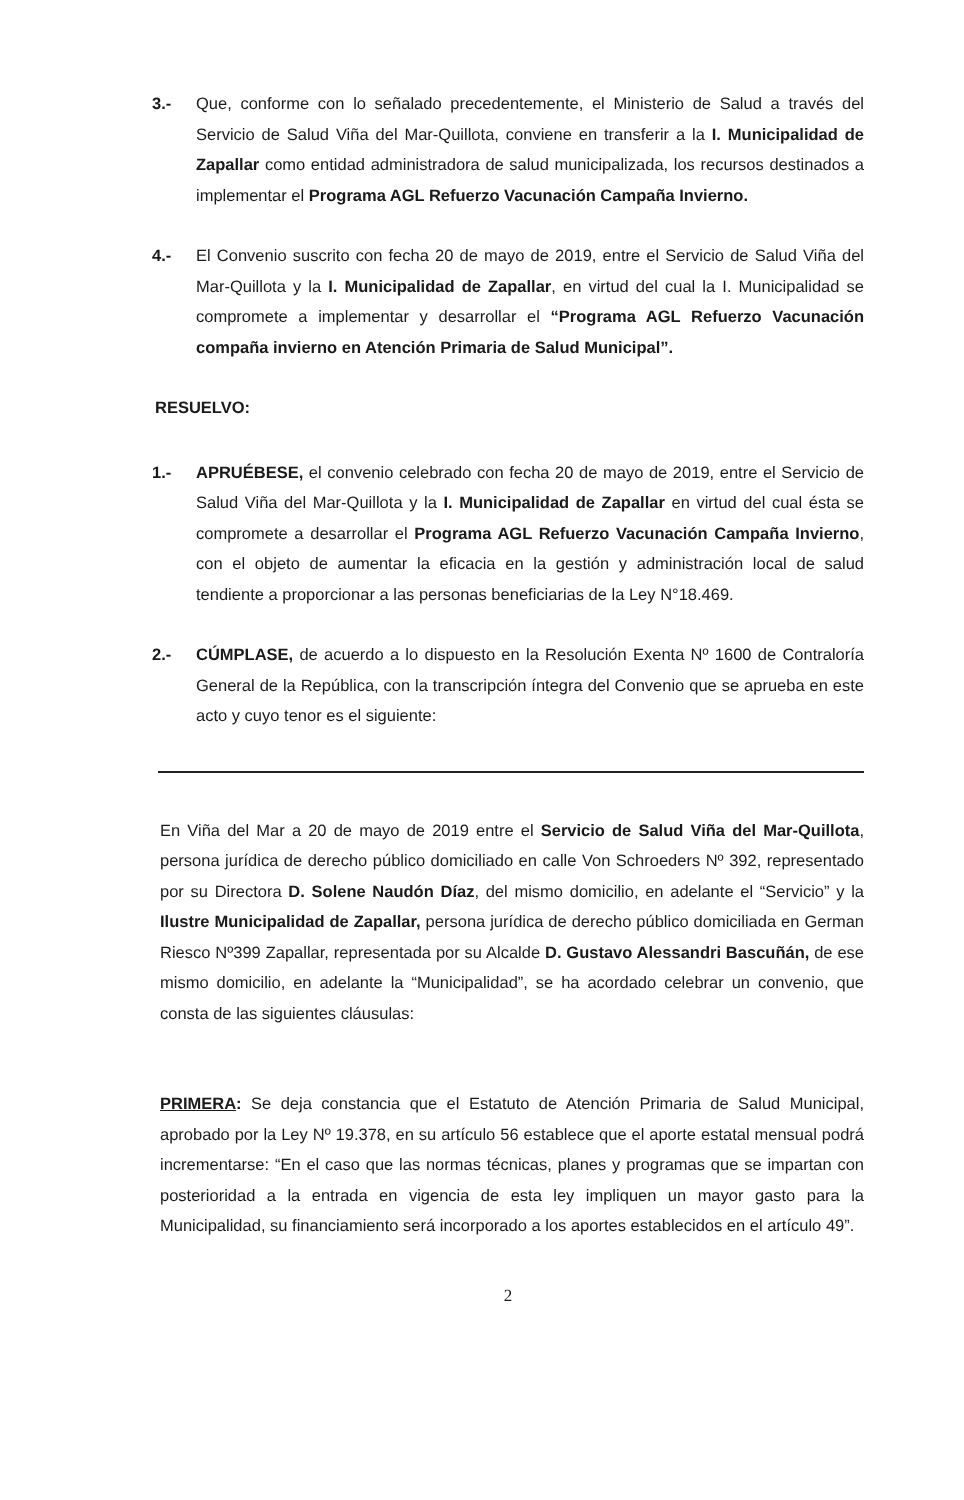3.- Que, conforme con lo señalado precedentemente, el Ministerio de Salud a través del Servicio de Salud Viña del Mar-Quillota, conviene en transferir a la I. Municipalidad de Zapallar como entidad administradora de salud municipalizada, los recursos destinados a implementar el Programa AGL Refuerzo Vacunación Campaña Invierno.
4.- El Convenio suscrito con fecha 20 de mayo de 2019, entre el Servicio de Salud Viña del Mar-Quillota y la I. Municipalidad de Zapallar, en virtud del cual la I. Municipalidad se compromete a implementar y desarrollar el “Programa AGL Refuerzo Vacunación compaña invierno en Atención Primaria de Salud Municipal”.
RESUELVO:
1.- APRUÉBESE, el convenio celebrado con fecha 20 de mayo de 2019, entre el Servicio de Salud Viña del Mar-Quillota y la I. Municipalidad de Zapallar en virtud del cual ésta se compromete a desarrollar el Programa AGL Refuerzo Vacunación Campaña Invierno, con el objeto de aumentar la eficacia en la gestión y administración local de salud tendiente a proporcionar a las personas beneficiarias de la Ley N°18.469.
2.- CÚMPLASE, de acuerdo a lo dispuesto en la Resolución Exenta Nº 1600 de Contraloría General de la República, con la transcripción íntegra del Convenio que se aprueba en este acto y cuyo tenor es el siguiente:
En Viña del Mar a 20 de mayo de 2019 entre el Servicio de Salud Viña del Mar-Quillota, persona jurídica de derecho público domiciliado en calle Von Schroeders Nº 392, representado por su Directora D. Solene Naudón Díaz, del mismo domicilio, en adelante el “Servicio” y la Ilustre Municipalidad de Zapallar, persona jurídica de derecho público domiciliada en German Riesco Nº399 Zapallar, representada por su Alcalde D. Gustavo Alessandri Bascuñán, de ese mismo domicilio, en adelante la “Municipalidad”, se ha acordado celebrar un convenio, que consta de las siguientes cláusulas:
PRIMERA: Se deja constancia que el Estatuto de Atención Primaria de Salud Municipal, aprobado por la Ley Nº 19.378, en su artículo 56 establece que el aporte estatal mensual podrá incrementarse: “En el caso que las normas técnicas, planes y programas que se impartan con posterioridad a la entrada en vigencia de esta ley impliquen un mayor gasto para la Municipalidad, su financiamiento será incorporado a los aportes establecidos en el artículo 49”.
2